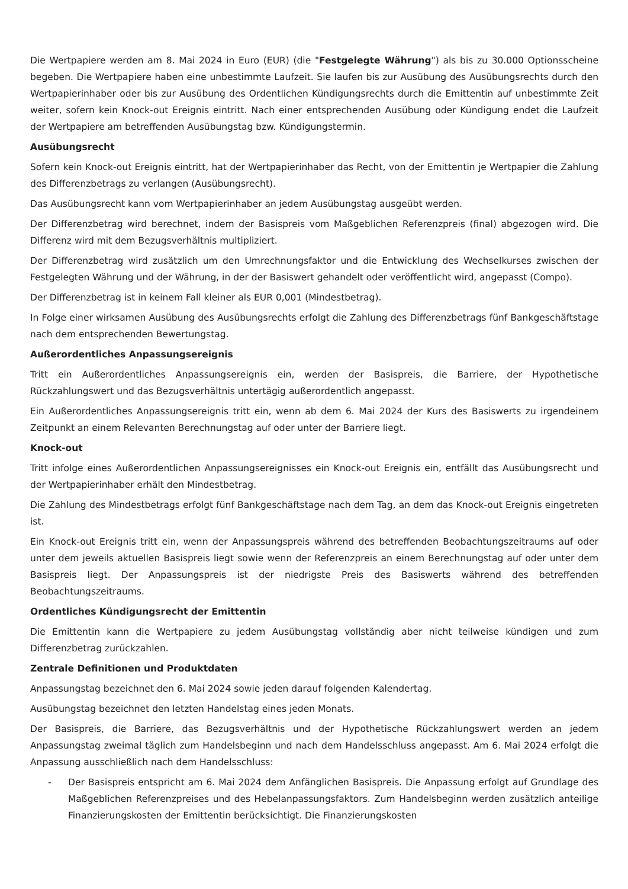Die Wertpapiere werden am 8. Mai 2024 in Euro (EUR) (die "Festgelegte Währung") als bis zu 30.000 Optionsscheine begeben. Die Wertpapiere haben eine unbestimmte Laufzeit. Sie laufen bis zur Ausübung des Ausübungsrechts durch den Wertpapierinhaber oder bis zur Ausübung des Ordentlichen Kündigungsrechts durch die Emittentin auf unbestimmte Zeit weiter, sofern kein Knock-out Ereignis eintritt. Nach einer entsprechenden Ausübung oder Kündigung endet die Laufzeit der Wertpapiere am betreffenden Ausübungstag bzw. Kündigungstermin.
Ausübungsrecht
Sofern kein Knock-out Ereignis eintritt, hat der Wertpapierinhaber das Recht, von der Emittentin je Wertpapier die Zahlung des Differenzbetrags zu verlangen (Ausübungsrecht).
Das Ausübungsrecht kann vom Wertpapierinhaber an jedem Ausübungstag ausgeübt werden.
Der Differenzbetrag wird berechnet, indem der Basispreis vom Maßgeblichen Referenzpreis (final) abgezogen wird. Die Differenz wird mit dem Bezugsverhältnis multipliziert.
Der Differenzbetrag wird zusätzlich um den Umrechnungsfaktor und die Entwicklung des Wechselkurses zwischen der Festgelegten Währung und der Währung, in der der Basiswert gehandelt oder veröffentlicht wird, angepasst (Compo).
Der Differenzbetrag ist in keinem Fall kleiner als EUR 0,001 (Mindestbetrag).
In Folge einer wirksamen Ausübung des Ausübungsrechts erfolgt die Zahlung des Differenzbetrags fünf Bankgeschäftstage nach dem entsprechenden Bewertungstag.
Außerordentliches Anpassungsereignis
Tritt ein Außerordentliches Anpassungsereignis ein, werden der Basispreis, die Barriere, der Hypothetische Rückzahlungswert und das Bezugsverhältnis untertägig außerordentlich angepasst.
Ein Außerordentliches Anpassungsereignis tritt ein, wenn ab dem 6. Mai 2024 der Kurs des Basiswerts zu irgendeinem Zeitpunkt an einem Relevanten Berechnungstag auf oder unter der Barriere liegt.
Knock-out
Tritt infolge eines Außerordentlichen Anpassungsereignisses ein Knock-out Ereignis ein, entfällt das Ausübungsrecht und der Wertpapierinhaber erhält den Mindestbetrag.
Die Zahlung des Mindestbetrags erfolgt fünf Bankgeschäftstage nach dem Tag, an dem das Knock-out Ereignis eingetreten ist.
Ein Knock-out Ereignis tritt ein, wenn der Anpassungspreis während des betreffenden Beobachtungszeitraums auf oder unter dem jeweils aktuellen Basispreis liegt sowie wenn der Referenzpreis an einem Berechnungstag auf oder unter dem Basispreis liegt. Der Anpassungspreis ist der niedrigste Preis des Basiswerts während des betreffenden Beobachtungszeitraums.
Ordentliches Kündigungsrecht der Emittentin
Die Emittentin kann die Wertpapiere zu jedem Ausübungstag vollständig aber nicht teilweise kündigen und zum Differenzbetrag zurückzahlen.
Zentrale Definitionen und Produktdaten
Anpassungstag bezeichnet den 6. Mai 2024 sowie jeden darauf folgenden Kalendertag.
Ausübungstag bezeichnet den letzten Handelstag eines jeden Monats.
Der Basispreis, die Barriere, das Bezugsverhältnis und der Hypothetische Rückzahlungswert werden an jedem Anpassungstag zweimal täglich zum Handelsbeginn und nach dem Handelsschluss angepasst. Am 6. Mai 2024 erfolgt die Anpassung ausschließlich nach dem Handelsschluss:
- Der Basispreis entspricht am 6. Mai 2024 dem Anfänglichen Basispreis. Die Anpassung erfolgt auf Grundlage des Maßgeblichen Referenzpreises und des Hebelanpassungsfaktors. Zum Handelsbeginn werden zusätzlich anteilige Finanzierungskosten der Emittentin berücksichtigt. Die Finanzierungskosten